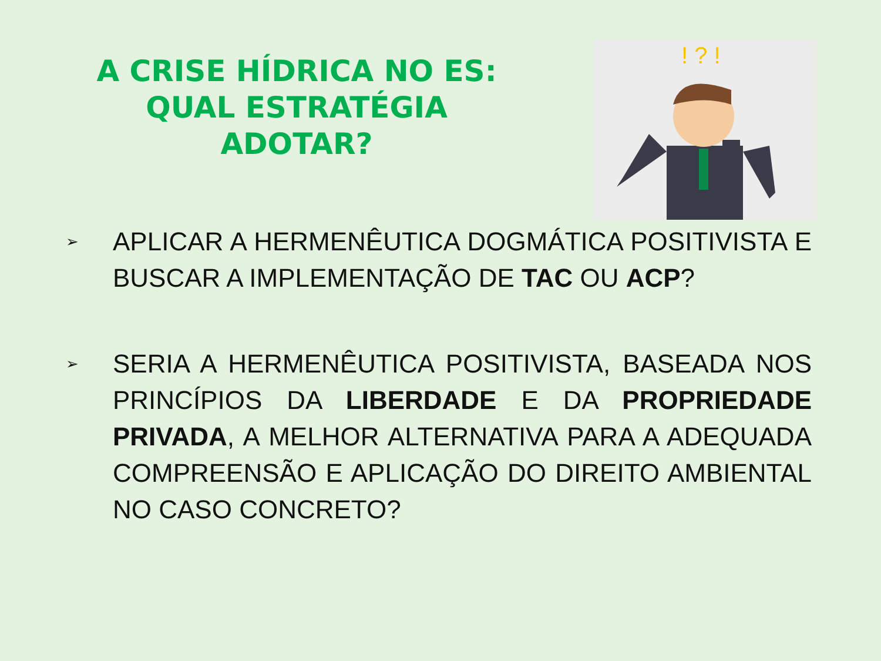A CRISE HÍDRICA NO ES:
QUAL ESTRATÉGIA
ADOTAR?
! ? !
➢ APLICAR A HERMENÊUTICA DOGMÁTICA POSITIVISTA E BUSCAR A IMPLEMENTAÇÃO DE TAC OU ACP?
➢ SERIA A HERMENÊUTICA POSITIVISTA, BASEADA NOS PRINCÍPIOS DA LIBERDADE E DA PROPRIEDADE PRIVADA, A MELHOR ALTERNATIVA PARA A ADEQUADA COMPREENSÃO E APLICAÇÃO DO DIREITO AMBIENTAL NO CASO CONCRETO?